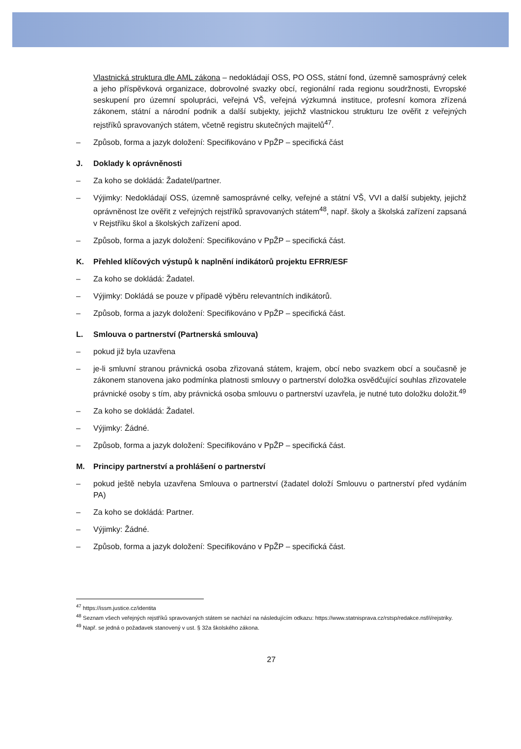Vlastnická struktura dle AML zákona – nedokládají OSS, PO OSS, státní fond, územně samosprávný celek a jeho příspěvková organizace, dobrovolné svazky obcí, regionální rada regionu soudržnosti, Evropské seskupení pro územní spolupráci, veřejná VŠ, veřejná výzkumná instituce, profesní komora zřízená zákonem, státní a národní podnik a další subjekty, jejichž vlastnickou strukturu lze ověřit z veřejných rejstříků spravovaných státem, včetně registru skutečných majitelů<sup>47</sup>.
– Způsob, forma a jazyk doložení: Specifikováno v PpŽP – specifická část
J. Doklady k oprávněnosti
– Za koho se dokládá: Žadatel/partner.
– Výjimky: Nedokládají OSS, územně samosprávné celky, veřejné a státní VŠ, VVI a další subjekty, jejichž oprávněnost lze ověřit z veřejných rejstříků spravovaných státem<sup>48</sup>, např. školy a školská zařízení zapsaná v Rejstříku škol a školských zařízení apod.
– Způsob, forma a jazyk doložení: Specifikováno v PpŽP – specifická část.
K. Přehled klíčových výstupů k naplnění indikátorů projektu EFRR/ESF
– Za koho se dokládá: Žadatel.
– Výjimky: Dokládá se pouze v případě výběru relevantních indikátorů.
– Způsob, forma a jazyk doložení: Specifikováno v PpŽP – specifická část.
L. Smlouva o partnerství (Partnerská smlouva)
– pokud již byla uzavřena
– je-li smluvní stranou právnická osoba zřizovaná státem, krajem, obcí nebo svazkem obcí a současně je zákonem stanovena jako podmínka platnosti smlouvy o partnerství doložka osvědčující souhlas zřizovatele právnické osoby s tím, aby právnická osoba smlouvu o partnerství uzavřela, je nutné tuto doložku doložit.<sup>49</sup>
– Za koho se dokládá: Žadatel.
– Výjimky: Žádné.
– Způsob, forma a jazyk doložení: Specifikováno v PpŽP – specifická část.
M. Principy partnerství a prohlášení o partnerství
– pokud ještě nebyla uzavřena Smlouva o partnerství (žadatel doloží Smlouvu o partnerství před vydáním PA)
– Za koho se dokládá: Partner.
– Výjimky: Žádné.
– Způsob, forma a jazyk doložení: Specifikováno v PpŽP – specifická část.
<sup>47</sup> https://issm.justice.cz/identita
<sup>48</sup> Seznam všech veřejných rejstříků spravovaných státem se nachází na následujícím odkazu: https://www.statnisprava.cz/rstsp/redakce.nsf/i/rejstriky.
<sup>49</sup> Např. se jedná o požadavek stanovený v ust. § 32a školského zákona.
27